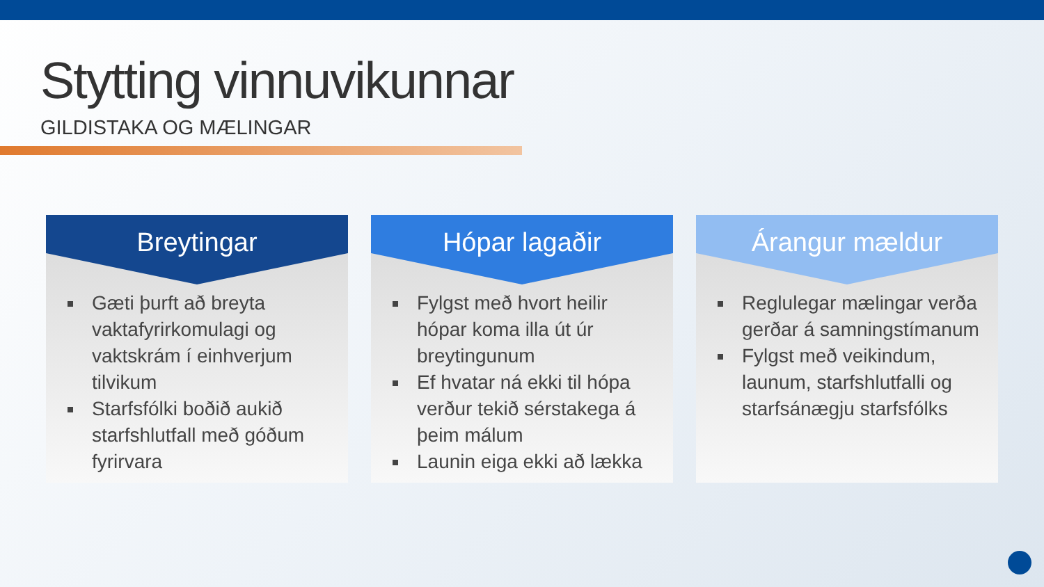Stytting vinnuvikunnar
GILDISTAKA OG MÆLINGAR
Breytingar
Gæti þurft að breyta vaktafyrirkomulagi og vaktskrám í einhverjum tilvikum
Starfsfólki boðið aukið starfshlutfall með góðum fyrirvara
Hópar lagaðir
Fylgst með hvort heilir hópar koma illa út úr breytingunum
Ef hvatar ná ekki til hópa verður tekið sérstakega á þeim málum
Launin eiga ekki að lækka
Árangur mældur
Reglulegar mælingar verða gerðar á samningstímanum
Fylgst með veikindum, launum, starfshlutfalli og starfsánægju starfsfólks